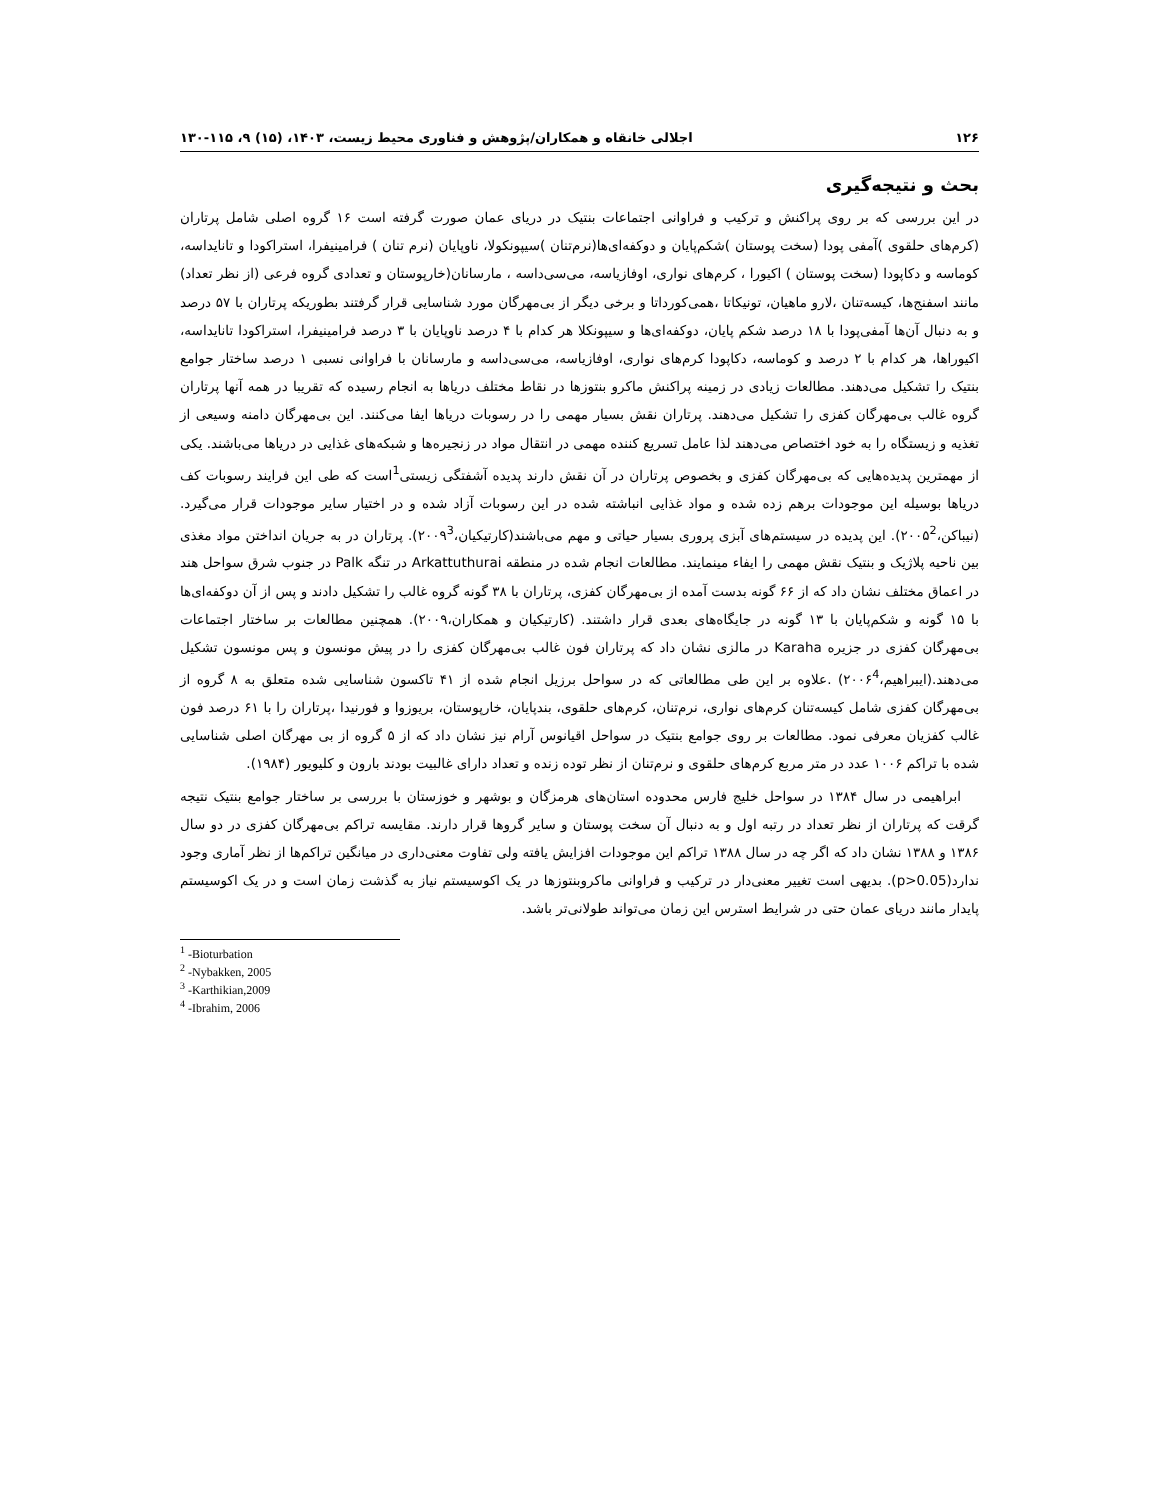۱۲۶ اجلالی خانقاه و همکاران/پژوهش و فناوری محیط زیست، ۱۴۰۳، (۱۵) ۹، ۱۱۵-۱۳۰
بحث و نتیجه‌گیری
در این بررسی که بر روی پراکنش و ترکیب و فراوانی اجتماعات بنتیک در دریای عمان صورت گرفته است ۱۶ گروه اصلی شامل پرتاران (کرم‌های حلقوی )آمفی پودا (سخت پوستان )شکم‌پایان و دوکفه‌ای‌ها(نرم‌تنان )سیپونکولا، ناوپایان (نرم تنان ) فرامینیفرا، استراکودا و تانایداسه، کوماسه و دکاپودا (سخت پوستان ) اکیورا ، کرم‌های نواری، اوفازیاسه، می‌سی‌داسه ، مارسانان(خارپوستان و تعدادی گروه فرعی (از نظر تعداد) مانند اسفنج‌ها، کیسه‌تنان ،لارو ماهیان، تونیکاتا ،همی‌کورداتا و برخی دیگر از بی‌مهرگان مورد شناسایی قرار گرفتند بطوریکه پرتاران با ۵۷ درصد و به دنبال آن‌ها آمفی‌پودا با ۱۸ درصد شکم پایان، دوکفه‌ای‌ها و سیپونکلا هر کدام با ۴ درصد ناوپایان با ۳ درصد فرامینیفرا، استراکودا تانایداسه، اکیوراها، هر کدام با ۲ درصد و کوماسه، دکاپودا کرم‌های نواری، اوفازیاسه، می‌سی‌داسه و مارسانان با فراوانی نسبی ۱ درصد ساختار جوامع بنتیک را تشکیل می‌دهند. مطالعات زیادی در زمینه پراکنش ماکرو بنتوزها در نقاط مختلف دریاها به انجام رسیده که تقریبا در همه آنها پرتاران گروه غالب بی‌مهرگان کفزی را تشکیل می‌دهند. پرتاران نقش بسیار مهمی را در رسوبات دریاها ایفا می‌کنند. این بی‌مهرگان دامنه وسیعی از تغذیه و زیستگاه را به خود اختصاص می‌دهند لذا عامل تسریع کننده مهمی در انتقال مواد در زنجیره‌ها و شبکه‌های غذایی در دریاها می‌باشند. یکی از مهمترین پدیده‌هایی که بی‌مهرگان کفزی و بخصوص پرتاران در آن نقش دارند پدیده آشفتگی زیستی<sup>1</sup>است که طی این فرایند رسوبات کف دریاها بوسیله این موجودات برهم زده شده و مواد غذایی انباشته شده در این رسوبات آزاد شده و در اختیار سایر موجودات قرار می‌گیرد.(نیباکن،۲۰۰۵<sup>2</sup>). این پدیده در سیستم‌های آبزی پروری بسیار حیاتی و مهم می‌باشند(کارتیکیان،۲۰۰۹<sup>3</sup>). پرتاران در به جریان انداختن مواد مغذی بین ناحیه پلاژیک و بنتیک نقش مهمی را ایفاء مینمایند. مطالعات انجام شده در منطقه Arkattuthurai در تنگه Palk در جنوب شرق سواحل هند در اعماق مختلف نشان داد که از ۶۶ گونه بدست آمده از بی‌مهرگان کفزی، پرتاران با ۳۸ گونه گروه غالب را تشکیل دادند و پس از آن دوکفه‌ای‌ها با ۱۵ گونه و شکم‌پایان با ۱۳ گونه در جایگاه‌های بعدی قرار داشتند. (کارتیکیان و همکاران،۲۰۰۹). همچنین مطالعات بر ساختار اجتماعات بی‌مهرگان کفزی در جزیره Karaha در مالزی نشان داد که پرتاران فون غالب بی‌مهرگان کفزی را در پیش مونسون و پس مونسون تشکیل می‌دهند.(ایبراهیم،۲۰۰۶<sup>4</sup>) .علاوه بر این طی مطالعاتی که در سواحل برزیل انجام شده از ۴۱ تاکسون شناسایی شده متعلق به ۸ گروه از بی‌مهرگان کفزی شامل کیسه‌تنان کرم‌های نواری، نرم‌تنان، کرم‌های حلقوی، بندپایان، خارپوستان، بریوزوا و فورنیدا ،پرتاران را با ۶۱ درصد فون غالب کفزیان معرفی نمود. مطالعات بر روی جوامع بنتیک در سواحل اقیانوس آرام نیز نشان داد که از ۵ گروه از بی مهرگان اصلی شناسایی شده با تراکم ۱۰۰۶ عدد در متر مربع کرم‌های حلقوی و نرم‌تنان از نظر توده زنده و تعداد دارای غالبیت بودند بارون و کلیویور (۱۹۸۴).
ابراهیمی در سال ۱۳۸۴ در سواحل خلیج فارس محدوده استان‌های هرمزگان و بوشهر و خوزستان با بررسی بر ساختار جوامع بنتیک نتیجه گرقت که پرتاران از نظر تعداد در رتبه اول و به دنبال آن سخت پوستان و سایر گروها قرار دارند. مقایسه تراکم بی‌مهرگان کفزی در دو سال ۱۳۸۶ و ۱۳۸۸ نشان داد که اگر چه در سال ۱۳۸۸ تراکم این موجودات افزایش یافته ولی تفاوت معنی‌داری در میانگین تراکم‌ها از نظر آماری وجود ندارد(p>0.05). بدیهی است تغییر معنی‌دار در ترکیب و فراوانی ماکروبنتوزها در یک اکوسیستم نیاز به گذشت زمان است و در یک اکوسیستم پایدار مانند دریای عمان حتی در شرایط استرس این زمان می‌تواند طولانی‌تر باشد.
<sup>1</sup> -Bioturbation
<sup>2</sup> -Nybakken, 2005
<sup>3</sup> -Karthikian,2009
<sup>4</sup> -Ibrahim, 2006